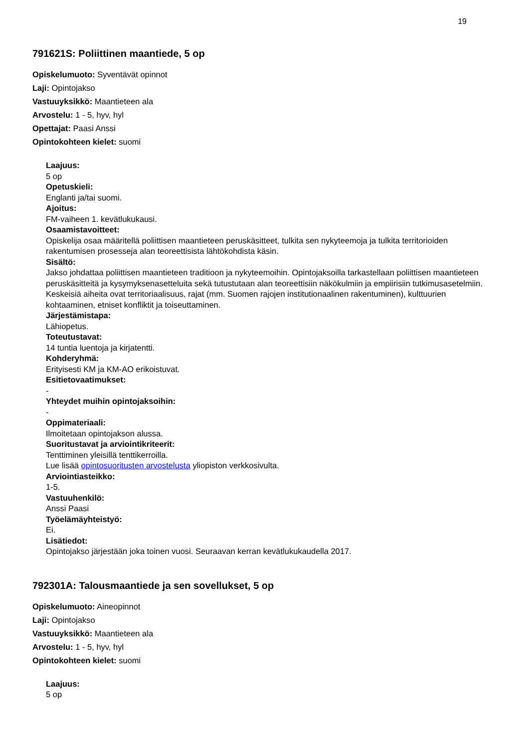19
791621S: Poliittinen maantiede, 5 op
Opiskelumuoto: Syventävät opinnot
Laji: Opintojakso
Vastuuyksikkö: Maantieteen ala
Arvostelu: 1 - 5, hyv, hyl
Opettajat: Paasi Anssi
Opintokohteen kielet: suomi
Laajuus:
5 op
Opetuskieli:
Englanti ja/tai suomi.
Ajoitus:
FM-vaiheen 1. kevätlukukausi.
Osaamistavoitteet:
Opiskelija osaa määritellä poliittisen maantieteen peruskäsitteet, tulkita sen nykyteemoja ja tulkita territorioiden rakentumisen prosesseja alan teoreettisista lähtökohdista käsin.
Sisältö:
Jakso johdattaa poliittisen maantieteen traditioon ja nykyteemoihin. Opintojaksoilla tarkastellaan poliittisen maantieteen peruskäsitteitä ja kysymyksenasetteluita sekä tutustutaan alan teoreettisiin näkökulmiin ja empiirisiin tutkimusasetelmiin. Keskeisiä aiheita ovat territoriaalisuus, rajat (mm. Suomen rajojen institutionaalinen rakentuminen), kulttuurien kohtaaminen, etniset konfliktit ja toiseuttaminen.
Järjestämistapa:
Lähiopetus.
Toteutustavat:
14 tuntia luentoja ja kirjatentti.
Kohderyhmä:
Erityisesti KM ja KM-AO erikoistuvat.
Esitietovaatimukset:
-
Yhteydet muihin opintojaksoihin:
-
Oppimateriaali:
Ilmoitetaan opintojakson alussa.
Suoritustavat ja arviointikriteerit:
Tenttiminen yleisillä tenttikerroilla.
Lue lisää opintosuoritusten arvostelusta yliopiston verkkosivulta.
Arviointiasteikko:
1-5.
Vastuuhenkilö:
Anssi Paasi
Työelämäyhteistyö:
Ei.
Lisätiedot:
Opintojakso järjestään joka toinen vuosi. Seuraavan kerran kevätlukukaudella 2017.
792301A: Talousmaantiede ja sen sovellukset, 5 op
Opiskelumuoto: Aineopinnot
Laji: Opintojakso
Vastuuyksikkö: Maantieteen ala
Arvostelu: 1 - 5, hyv, hyl
Opintokohteen kielet: suomi
Laajuus:
5 op